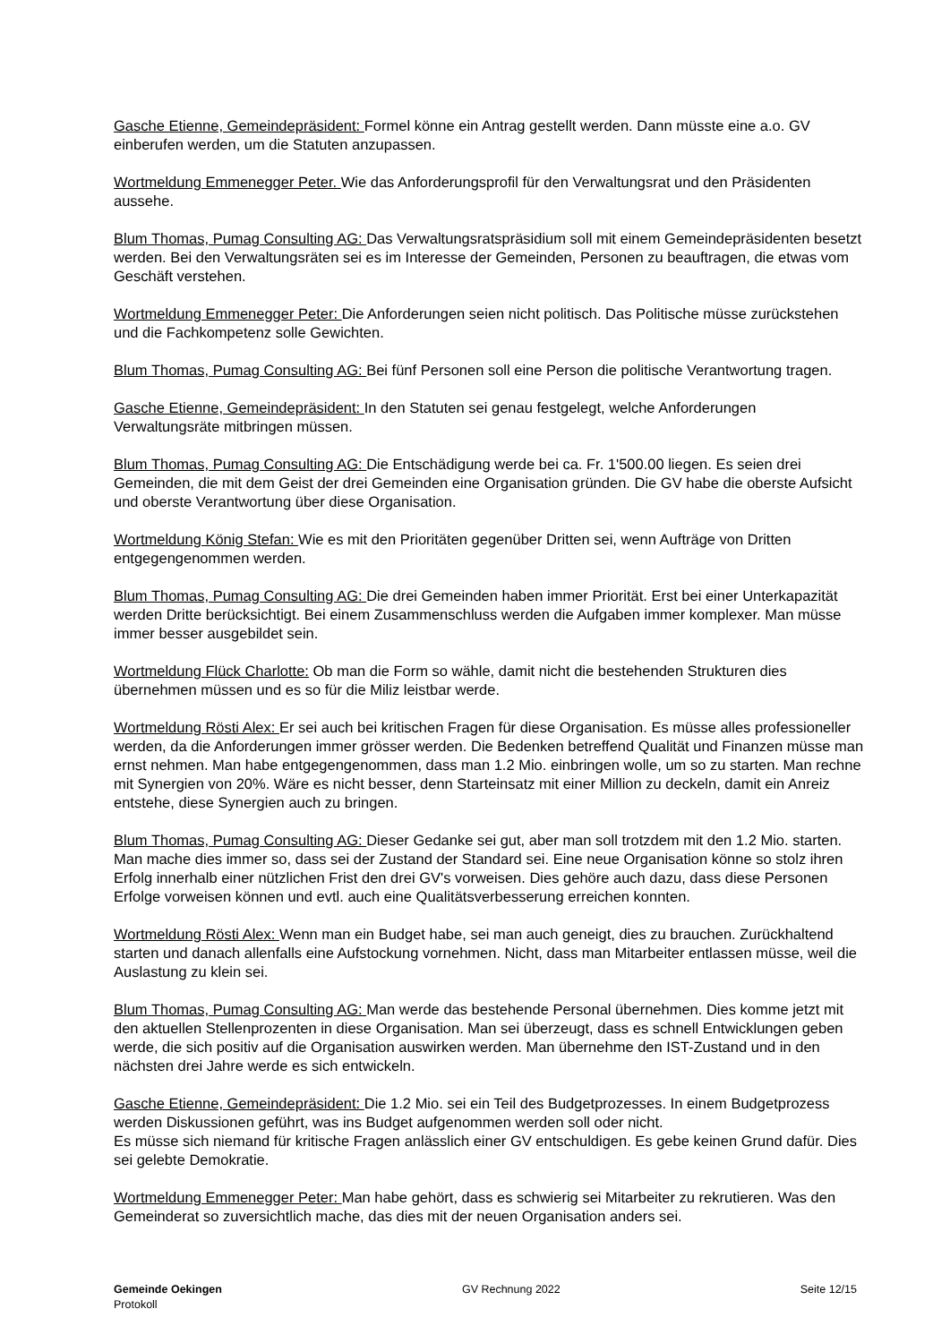Gasche Etienne, Gemeindepräsident: Formel könne ein Antrag gestellt werden. Dann müsste eine a.o. GV einberufen werden, um die Statuten anzupassen.
Wortmeldung Emmenegger Peter. Wie das Anforderungsprofil für den Verwaltungsrat und den Präsidenten aussehe.
Blum Thomas, Pumag Consulting AG: Das Verwaltungsratspräsidium soll mit einem Gemeindepräsidenten besetzt werden. Bei den Verwaltungsräten sei es im Interesse der Gemeinden, Personen zu beauftragen, die etwas vom Geschäft verstehen.
Wortmeldung Emmenegger Peter: Die Anforderungen seien nicht politisch. Das Politische müsse zurückstehen und die Fachkompetenz solle Gewichten.
Blum Thomas, Pumag Consulting AG: Bei fünf Personen soll eine Person die politische Verantwortung tragen.
Gasche Etienne, Gemeindepräsident: In den Statuten sei genau festgelegt, welche Anforderungen Verwaltungsräte mitbringen müssen.
Blum Thomas, Pumag Consulting AG: Die Entschädigung werde bei ca. Fr. 1'500.00 liegen. Es seien drei Gemeinden, die mit dem Geist der drei Gemeinden eine Organisation gründen. Die GV habe die oberste Aufsicht und oberste Verantwortung über diese Organisation.
Wortmeldung König Stefan: Wie es mit den Prioritäten gegenüber Dritten sei, wenn Aufträge von Dritten entgegengenommen werden.
Blum Thomas, Pumag Consulting AG: Die drei Gemeinden haben immer Priorität. Erst bei einer Unterkapazität werden Dritte berücksichtigt. Bei einem Zusammenschluss werden die Aufgaben immer komplexer. Man müsse immer besser ausgebildet sein.
Wortmeldung Flück Charlotte: Ob man die Form so wähle, damit nicht die bestehenden Strukturen dies übernehmen müssen und es so für die Miliz leistbar werde.
Wortmeldung Rösti Alex: Er sei auch bei kritischen Fragen für diese Organisation. Es müsse alles professioneller werden, da die Anforderungen immer grösser werden. Die Bedenken betreffend Qualität und Finanzen müsse man ernst nehmen. Man habe entgegengenommen, dass man 1.2 Mio. einbringen wolle, um so zu starten. Man rechne mit Synergien von 20%. Wäre es nicht besser, denn Starteinsatz mit einer Million zu deckeln, damit ein Anreiz entstehe, diese Synergien auch zu bringen.
Blum Thomas, Pumag Consulting AG: Dieser Gedanke sei gut, aber man soll trotzdem mit den 1.2 Mio. starten. Man mache dies immer so, dass sei der Zustand der Standard sei. Eine neue Organisation könne so stolz ihren Erfolg innerhalb einer nützlichen Frist den drei GV's vorweisen. Dies gehöre auch dazu, dass diese Personen Erfolge vorweisen können und evtl. auch eine Qualitätsverbesserung erreichen konnten.
Wortmeldung Rösti Alex: Wenn man ein Budget habe, sei man auch geneigt, dies zu brauchen. Zurückhaltend starten und danach allenfalls eine Aufstockung vornehmen. Nicht, dass man Mitarbeiter entlassen müsse, weil die Auslastung zu klein sei.
Blum Thomas, Pumag Consulting AG: Man werde das bestehende Personal übernehmen. Dies komme jetzt mit den aktuellen Stellenprozenten in diese Organisation. Man sei überzeugt, dass es schnell Entwicklungen geben werde, die sich positiv auf die Organisation auswirken werden. Man übernehme den IST-Zustand und in den nächsten drei Jahre werde es sich entwickeln.
Gasche Etienne, Gemeindepräsident: Die 1.2 Mio. sei ein Teil des Budgetprozesses. In einem Budgetprozess werden Diskussionen geführt, was ins Budget aufgenommen werden soll oder nicht.
Es müsse sich niemand für kritische Fragen anlässlich einer GV entschuldigen. Es gebe keinen Grund dafür. Dies sei gelebte Demokratie.
Wortmeldung Emmenegger Peter: Man habe gehört, dass es schwierig sei Mitarbeiter zu rekrutieren. Was den Gemeinderat so zuversichtlich mache, das dies mit der neuen Organisation anders sei.
Gemeinde Oekingen
Protokoll
GV Rechnung 2022 Seite 12/15